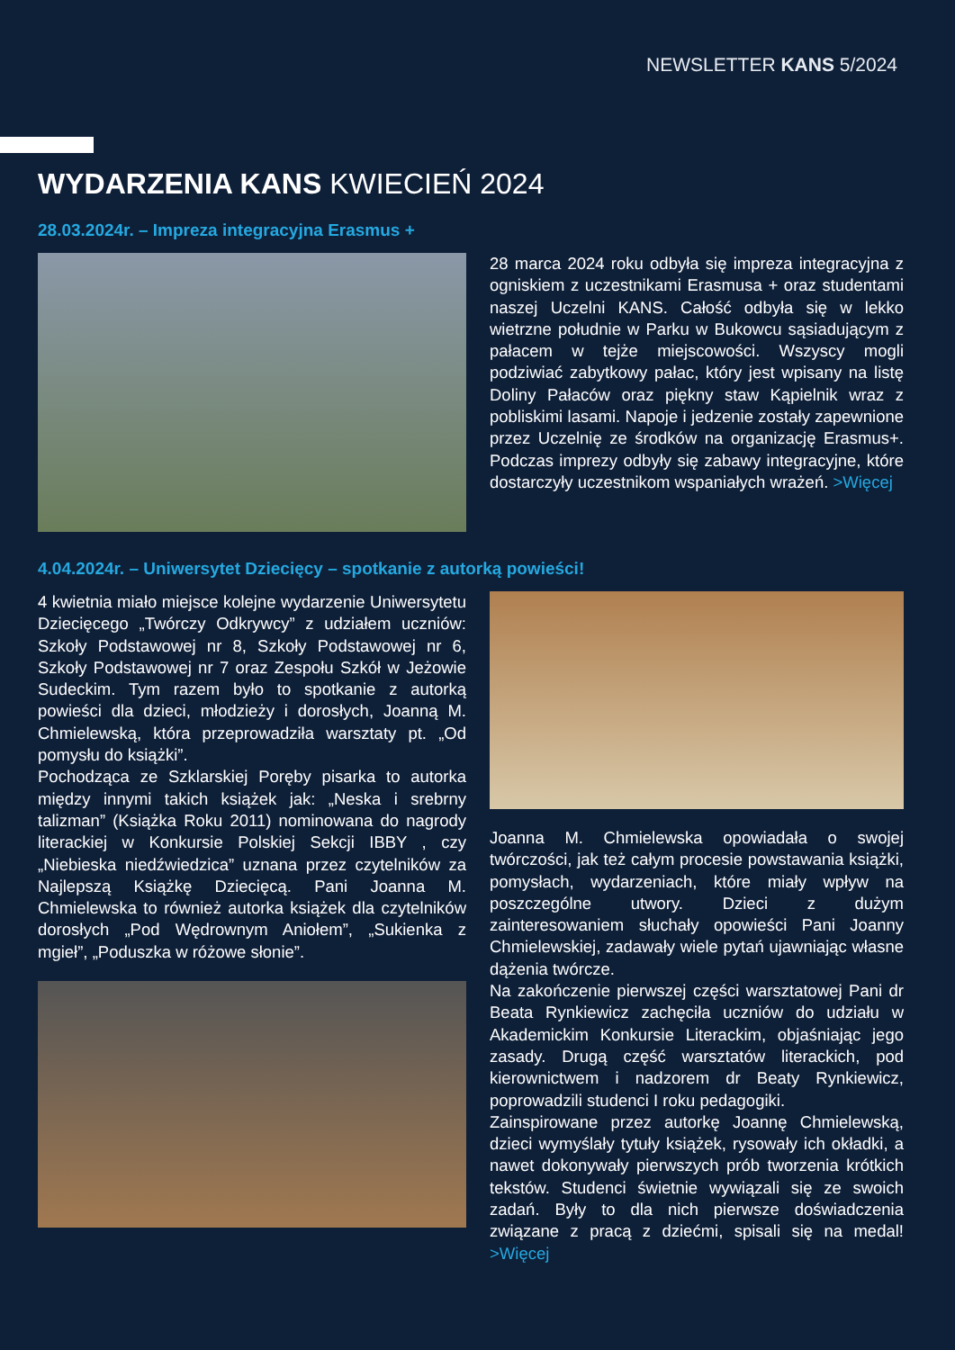NEWSLETTER KANS 5/2024
WYDARZENIA KANS KWIECIEŃ 2024
28.03.2024r. – Impreza integracyjna Erasmus +
28 marca 2024 roku odbyła się impreza integracyjna z ogniskiem z uczestnikami Erasmusa + oraz studentami naszej Uczelni KANS. Całość odbyła się w lekko wietrzne południe w Parku w Bukowcu sąsiadującym z pałacem w tejże miejscowości. Wszyscy mogli podziwiać zabytkowy pałac, który jest wpisany na listę Doliny Pałaców oraz piękny staw Kąpielnik wraz z pobliskimi lasami. Napoje i jedzenie zostały zapewnione przez Uczelnię ze środków na organizację Erasmus+. Podczas imprezy odbyły się zabawy integracyjne, które dostarczyły uczestnikom wspaniałych wrażeń. >Więcej
4.04.2024r. – Uniwersytet Dziecięcy – spotkanie z autorką powieści!
4 kwietnia miało miejsce kolejne wydarzenie Uniwersytetu Dziecięcego „Twórczy Odkrywcy” z udziałem uczniów: Szkoły Podstawowej nr 8, Szkoły Podstawowej nr 6, Szkoły Podstawowej nr 7 oraz Zespołu Szkół w Jeżowie Sudeckim. Tym razem było to spotkanie z autorką powieści dla dzieci, młodzieży i dorosłych, Joanną M. Chmielewską, która przeprowadziła warsztaty pt. „Od pomysłu do książki”.
Pochodząca ze Szklarskiej Poręby pisarka to autorka między innymi takich książek jak: „Neska i srebrny talizman” (Książka Roku 2011) nominowana do nagrody literackiej w Konkursie Polskiej Sekcji IBBY , czy „Niebieska niedźwiedzica” uznana przez czytelników za Najlepszą Książkę Dziecięcą. Pani Joanna M. Chmielewska to również autorka książek dla czytelników dorosłych „Pod Wędrownym Aniołem”, „Sukienka z mgieł”, „Poduszka w różowe słonie”.
Joanna M. Chmielewska opowiadała o swojej twórczości, jak też całym procesie powstawania książki, pomysłach, wydarzeniach, które miały wpływ na poszczególne utwory. Dzieci z dużym zainteresowaniem słuchały opowieści Pani Joanny Chmielewskiej, zadawały wiele pytań ujawniając własne dążenia twórcze.
Na zakończenie pierwszej części warsztatowej Pani dr Beata Rynkiewicz zachęciła uczniów do udziału w Akademickim Konkursie Literackim, objaśniając jego zasady. Drugą część warsztatów literackich, pod kierownictwem i nadzorem dr Beaty Rynkiewicz, poprowadzili studenci I roku pedagogiki.
Zainspirowane przez autorkę Joannę Chmielewską, dzieci wymyślały tytuły książek, rysowały ich okładki, a nawet dokonywały pierwszych prób tworzenia krótkich tekstów. Studenci świetnie wywiązali się ze swoich zadań. Były to dla nich pierwsze doświadczenia związane z pracą z dziećmi, spisali się na medal! >Więcej